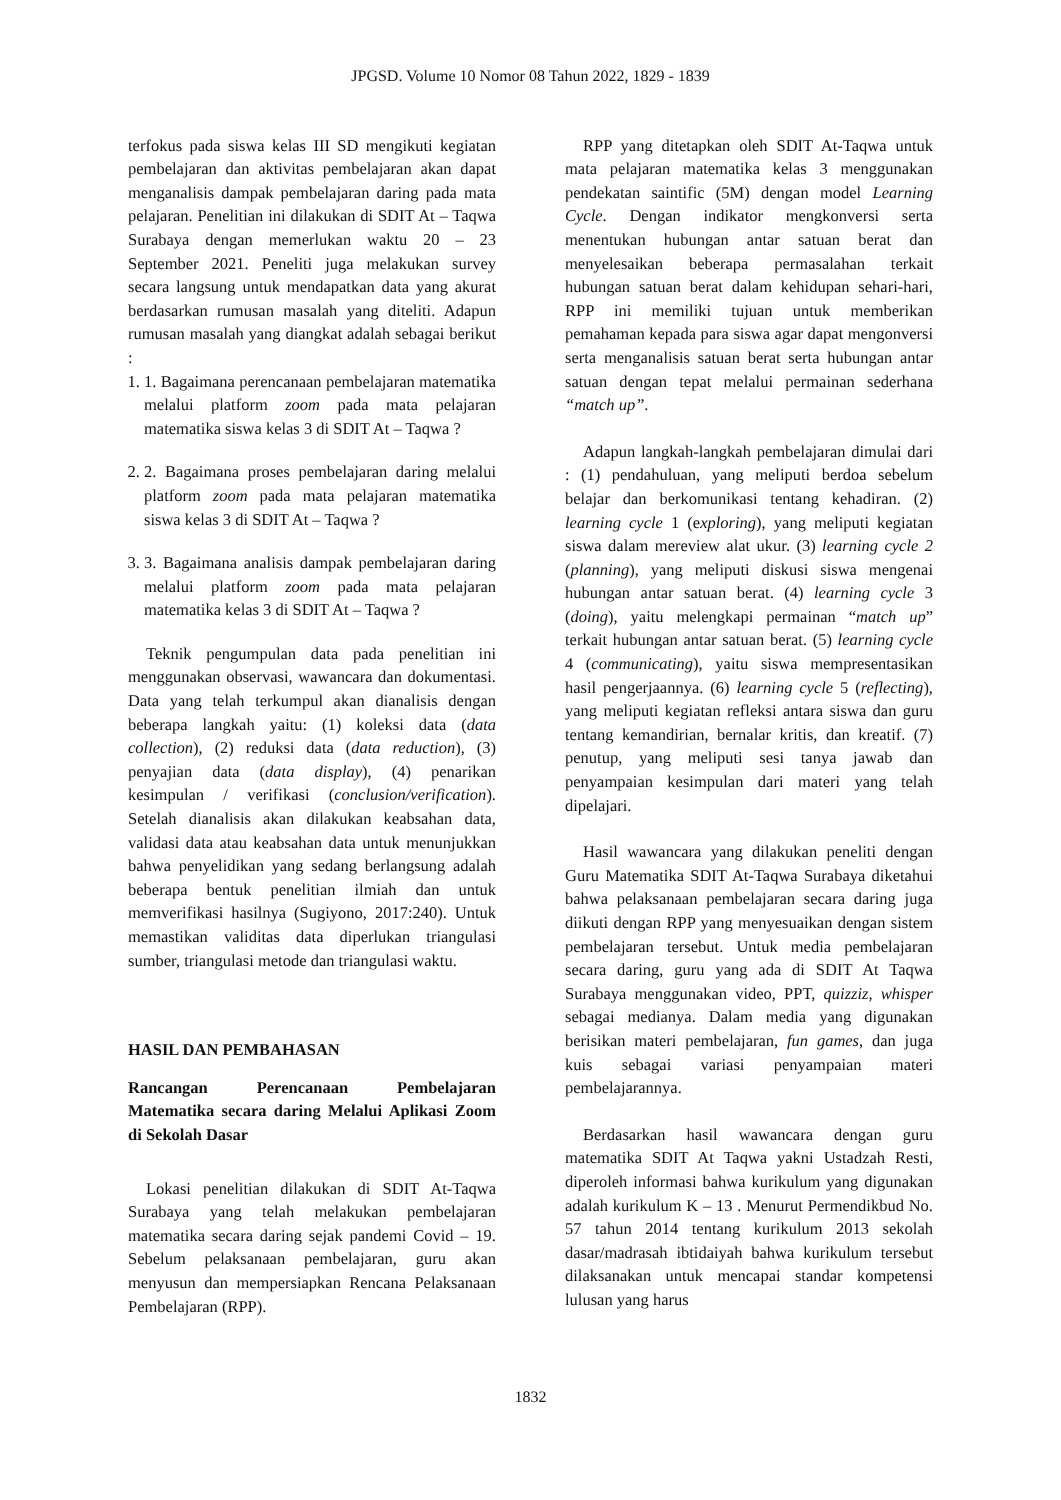JPGSD. Volume 10 Nomor 08 Tahun 2022, 1829 - 1839
terfokus pada siswa kelas III SD mengikuti kegiatan pembelajaran dan aktivitas pembelajaran akan dapat menganalisis dampak pembelajaran daring pada mata pelajaran. Penelitian ini dilakukan di SDIT At – Taqwa Surabaya dengan memerlukan waktu 20 – 23 September 2021. Peneliti juga melakukan survey secara langsung untuk mendapatkan data yang akurat berdasarkan rumusan masalah yang diteliti. Adapun rumusan masalah yang diangkat adalah sebagai berikut :
1. 1. Bagaimana perencanaan pembelajaran matematika melalui platform zoom pada mata pelajaran matematika siswa kelas 3 di SDIT At – Taqwa ?
2. 2. Bagaimana proses pembelajaran daring melalui platform zoom pada mata pelajaran matematika siswa kelas 3 di SDIT At – Taqwa ?
3. 3. Bagaimana analisis dampak pembelajaran daring melalui platform zoom pada mata pelajaran matematika kelas 3 di SDIT At – Taqwa ?
Teknik pengumpulan data pada penelitian ini menggunakan observasi, wawancara dan dokumentasi. Data yang telah terkumpul akan dianalisis dengan beberapa langkah yaitu: (1) koleksi data (data collection), (2) reduksi data (data reduction), (3) penyajian data (data display), (4) penarikan kesimpulan / verifikasi (conclusion/verification). Setelah dianalisis akan dilakukan keabsahan data, validasi data atau keabsahan data untuk menunjukkan bahwa penyelidikan yang sedang berlangsung adalah beberapa bentuk penelitian ilmiah dan untuk memverifikasi hasilnya (Sugiyono, 2017:240). Untuk memastikan validitas data diperlukan triangulasi sumber, triangulasi metode dan triangulasi waktu.
HASIL DAN PEMBAHASAN
Rancangan Perencanaan Pembelajaran Matematika secara daring Melalui Aplikasi Zoom di Sekolah Dasar
Lokasi penelitian dilakukan di SDIT At-Taqwa Surabaya yang telah melakukan pembelajaran matematika secara daring sejak pandemi Covid – 19. Sebelum pelaksanaan pembelajaran, guru akan menyusun dan mempersiapkan Rencana Pelaksanaan Pembelajaran (RPP).
RPP yang ditetapkan oleh SDIT At-Taqwa untuk mata pelajaran matematika kelas 3 menggunakan pendekatan saintific (5M) dengan model Learning Cycle. Dengan indikator mengkonversi serta menentukan hubungan antar satuan berat dan menyelesaikan beberapa permasalahan terkait hubungan satuan berat dalam kehidupan sehari-hari, RPP ini memiliki tujuan untuk memberikan pemahaman kepada para siswa agar dapat mengonversi serta menganalisis satuan berat serta hubungan antar satuan dengan tepat melalui permainan sederhana “match up”.
Adapun langkah-langkah pembelajaran dimulai dari : (1) pendahuluan, yang meliputi berdoa sebelum belajar dan berkomunikasi tentang kehadiran. (2) learning cycle 1 (exploring), yang meliputi kegiatan siswa dalam mereview alat ukur. (3) learning cycle 2 (planning), yang meliputi diskusi siswa mengenai hubungan antar satuan berat. (4) learning cycle 3 (doing), yaitu melengkapi permainan “match up” terkait hubungan antar satuan berat. (5) learning cycle 4 (communicating), yaitu siswa mempresentasikan hasil pengerjaannya. (6) learning cycle 5 (reflecting), yang meliputi kegiatan refleksi antara siswa dan guru tentang kemandirian, bernalar kritis, dan kreatif. (7) penutup, yang meliputi sesi tanya jawab dan penyampaian kesimpulan dari materi yang telah dipelajari.
Hasil wawancara yang dilakukan peneliti dengan Guru Matematika SDIT At-Taqwa Surabaya diketahui bahwa pelaksanaan pembelajaran secara daring juga diikuti dengan RPP yang menyesuaikan dengan sistem pembelajaran tersebut. Untuk media pembelajaran secara daring, guru yang ada di SDIT At Taqwa Surabaya menggunakan video, PPT, quizziz, whisper sebagai medianya. Dalam media yang digunakan berisikan materi pembelajaran, fun games, dan juga kuis sebagai variasi penyampaian materi pembelajarannya.
Berdasarkan hasil wawancara dengan guru matematika SDIT At Taqwa yakni Ustadzah Resti, diperoleh informasi bahwa kurikulum yang digunakan adalah kurikulum K – 13 . Menurut Permendikbud No. 57 tahun 2014 tentang kurikulum 2013 sekolah dasar/madrasah ibtidaiyah bahwa kurikulum tersebut dilaksanakan untuk mencapai standar kompetensi lulusan yang harus
1832